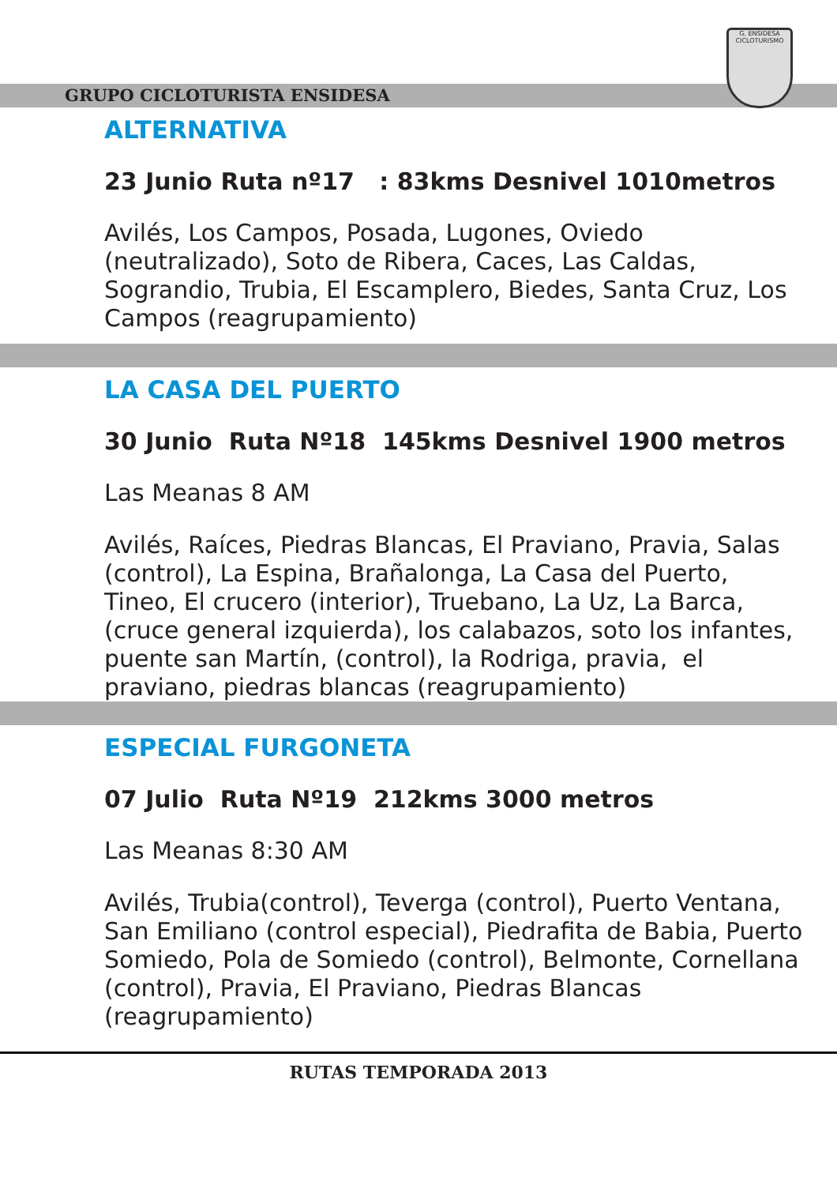G. ENSIDESA
CICLOTURISMO
GRUPO CICLOTURISTA ENSIDESA
ALTERNATIVA
23 Junio Ruta nº17 : 83kms Desnivel 1010metros
Avilés, Los Campos, Posada, Lugones, Oviedo (neutralizado), Soto de Ribera, Caces, Las Caldas, Sograndio, Trubia, El Escamplero, Biedes, Santa Cruz, Los Campos (reagrupamiento)
LA CASA DEL PUERTO
30 Junio Ruta Nº18 145kms Desnivel 1900 metros
Las Meanas 8 AM
Avilés, Raíces, Piedras Blancas, El Praviano, Pravia, Salas (control), La Espina, Brañalonga, La Casa del Puerto, Tineo, El crucero (interior), Truebano, La Uz, La Barca, (cruce general izquierda), los calabazos, soto los infantes, puente san Martín, (control), la Rodriga, pravia, el praviano, piedras blancas (reagrupamiento)
ESPECIAL FURGONETA
07 Julio Ruta Nº19 212kms 3000 metros
Las Meanas 8:30 AM
Avilés, Trubia(control), Teverga (control), Puerto Ventana, San Emiliano (control especial), Piedrafita de Babia, Puerto Somiedo, Pola de Somiedo (control), Belmonte, Cornellana (control), Pravia, El Praviano, Piedras Blancas (reagrupamiento)
RUTAS TEMPORADA 2013